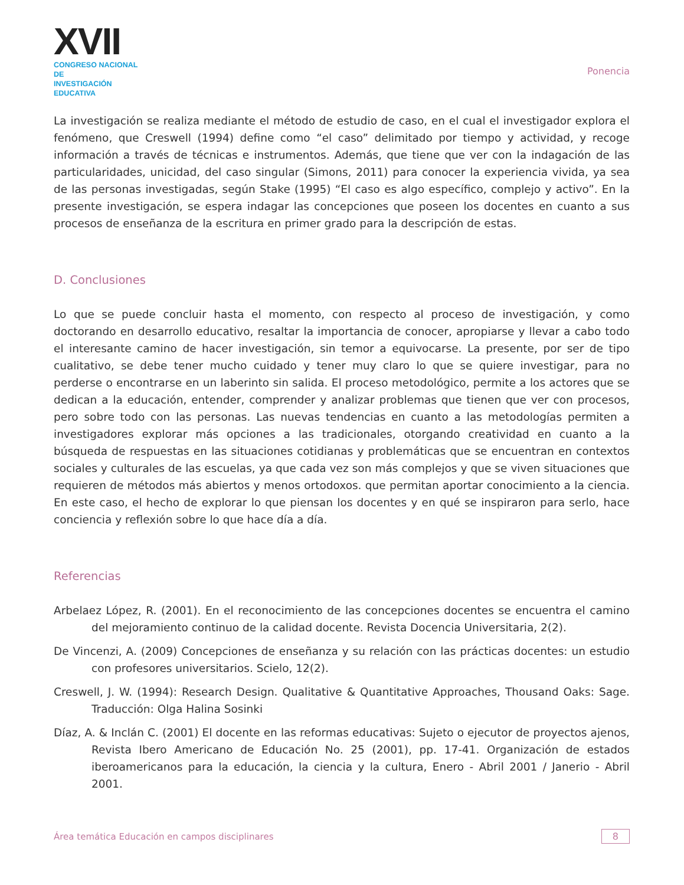XVII
CONGRESO NACIONAL DE
INVESTIGACIÓN EDUCATIVA
Ponencia
La investigación se realiza mediante el método de estudio de caso, en el cual el investigador explora el fenómeno, que Creswell (1994) define como “el caso” delimitado por tiempo y actividad, y recoge información a través de técnicas e instrumentos. Además, que tiene que ver con la indagación de las particularidades, unicidad, del caso singular (Simons, 2011) para conocer la experiencia vivida, ya sea de las personas investigadas, según Stake (1995) “El caso es algo específico, complejo y activo”. En la presente investigación, se espera indagar las concepciones que poseen los docentes en cuanto a sus procesos de enseñanza de la escritura en primer grado para la descripción de estas.
D. Conclusiones
Lo que se puede concluir hasta el momento, con respecto al proceso de investigación, y como doctorando en desarrollo educativo, resaltar la importancia de conocer, apropiarse y llevar a cabo todo el interesante camino de hacer investigación, sin temor a equivocarse. La presente, por ser de tipo cualitativo, se debe tener mucho cuidado y tener muy claro lo que se quiere investigar, para no perderse o encontrarse en un laberinto sin salida. El proceso metodológico, permite a los actores que se dedican a la educación, entender, comprender y analizar problemas que tienen que ver con procesos, pero sobre todo con las personas. Las nuevas tendencias en cuanto a las metodologías permiten a investigadores explorar más opciones a las tradicionales, otorgando creatividad en cuanto a la búsqueda de respuestas en las situaciones cotidianas y problemáticas que se encuentran en contextos sociales y culturales de las escuelas, ya que cada vez son más complejos y que se viven situaciones que requieren de métodos más abiertos y menos ortodoxos. que permitan aportar conocimiento a la ciencia. En este caso, el hecho de explorar lo que piensan los docentes y en qué se inspiraron para serlo, hace conciencia y reflexión sobre lo que hace día a día.
Referencias
Arbelaez López, R. (2001). En el reconocimiento de las concepciones docentes se encuentra el camino del mejoramiento continuo de la calidad docente. Revista Docencia Universitaria, 2(2).
De Vincenzi, A. (2009) Concepciones de enseñanza y su relación con las prácticas docentes: un estudio con profesores universitarios. Scielo, 12(2).
Creswell, J. W. (1994): Research Design. Qualitative & Quantitative Approaches, Thousand Oaks: Sage. Traducción: Olga Halina Sosinki
Díaz, A. & Inclán C. (2001) El docente en las reformas educativas: Sujeto o ejecutor de proyectos ajenos, Revista Ibero Americano de Educación No. 25 (2001), pp. 17-41. Organización de estados iberoamericanos para la educación, la ciencia y la cultura, Enero - Abril 2001 / Janerio - Abril 2001.
Área temática Educación en campos disciplinares 8